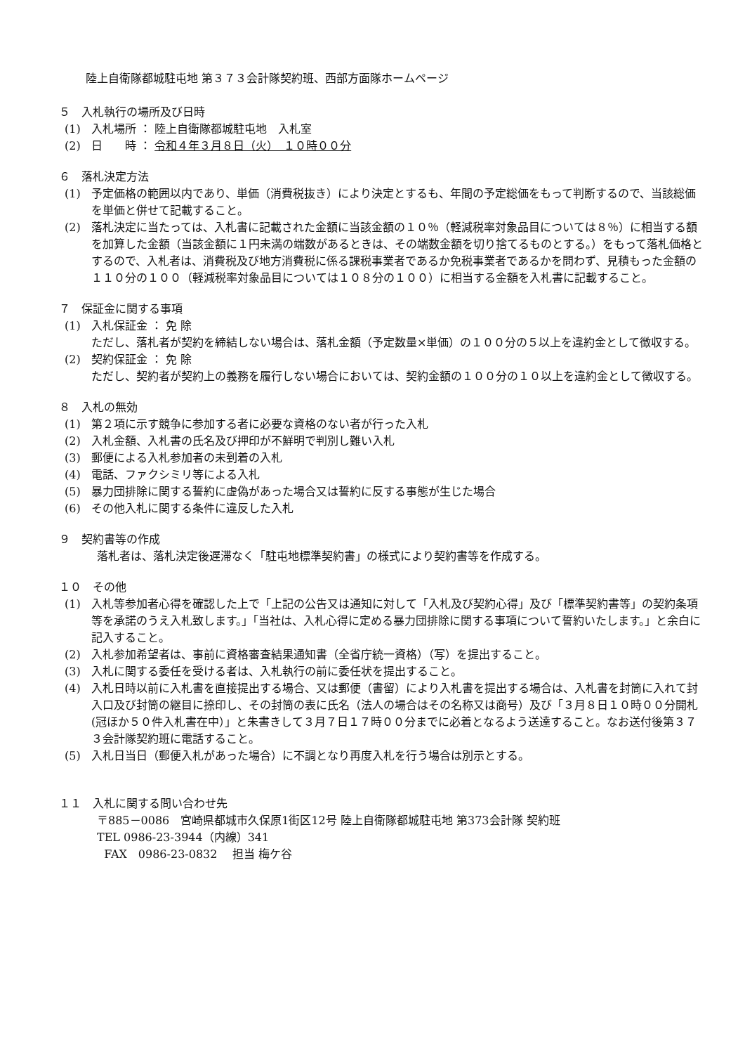陸上自衛隊都城駐屯地 第３７３会計隊契約班、西部方面隊ホームページ
５　入札執行の場所及び日時
(1) 入札場所 ： 陸上自衛隊都城駐屯地　入札室
(2) 日　　時 ： 令和４年３月８日（火）　１０時００分
６　落札決定方法
(1) 予定価格の範囲以内であり、単価（消費税抜き）により決定とするも、年間の予定総価をもって判断するので、当該総価を単価と併せて記載すること。
(2) 落札決定に当たっては、入札書に記載された金額に当該金額の１０％（軽減税率対象品目については８％）に相当する額を加算した金額（当該金額に１円未満の端数があるときは、その端数金額を切り捨てるものとする。）をもって落札価格とするので、入札者は、消費税及び地方消費税に係る課税事業者であるか免税事業者であるかを問わず、見積もった金額の１１０分の１００（軽減税率対象品目については１０８分の１００）に相当する金額を入札書に記載すること。
７　保証金に関する事項
(1) 入札保証金 ： 免 除
ただし、落札者が契約を締結しない場合は、落札金額（予定数量×単価）の１００分の５以上を違約金として徴収する。
(2) 契約保証金 ： 免 除
ただし、契約者が契約上の義務を履行しない場合においては、契約金額の１００分の１０以上を違約金として徴収する。
８　入札の無効
(1) 第２項に示す競争に参加する者に必要な資格のない者が行った入札
(2) 入札金額、入札書の氏名及び押印が不鮮明で判別し難い入札
(3) 郵便による入札参加者の未到着の入札
(4) 電話、ファクシミリ等による入札
(5) 暴力団排除に関する誓約に虚偽があった場合又は誓約に反する事態が生じた場合
(6) その他入札に関する条件に違反した入札
９　契約書等の作成
落札者は、落札決定後遅滞なく「駐屯地標準契約書」の様式により契約書等を作成する。
１０　その他
(1) 入札等参加者心得を確認した上で「上記の公告又は通知に対して「入札及び契約心得」及び「標準契約書等」の契約条項等を承諾のうえ入札致します。」「当社は、入札心得に定める暴力団排除に関する事項について誓約いたします。」と余白に記入すること。
(2) 入札参加希望者は、事前に資格審査結果通知書（全省庁統一資格）（写）を提出すること。
(3) 入札に関する委任を受ける者は、入札執行の前に委任状を提出すること。
(4) 入札日時以前に入札書を直接提出する場合、又は郵便（書留）により入札書を提出する場合は、入札書を封筒に入れて封入口及び封筒の継目に捺印し、その封筒の表に氏名（法人の場合はその名称又は商号）及び「３月８日１０時００分開札(冠ほか５０件入札書在中）」と朱書きして３月７日１７時００分までに必着となるよう送達すること。なお送付後第３７３会計隊契約班に電話すること。
(5) 入札日当日（郵便入札があった場合）に不調となり再度入札を行う場合は別示とする。
１１　入札に関する問い合わせ先
〒885－0086　宮崎県都城市久保原1街区12号 陸上自衛隊都城駐屯地 第373会計隊 契約班
TEL 0986-23-3944（内線）341
FAX　0986-23-0832　 担当 梅ケ谷